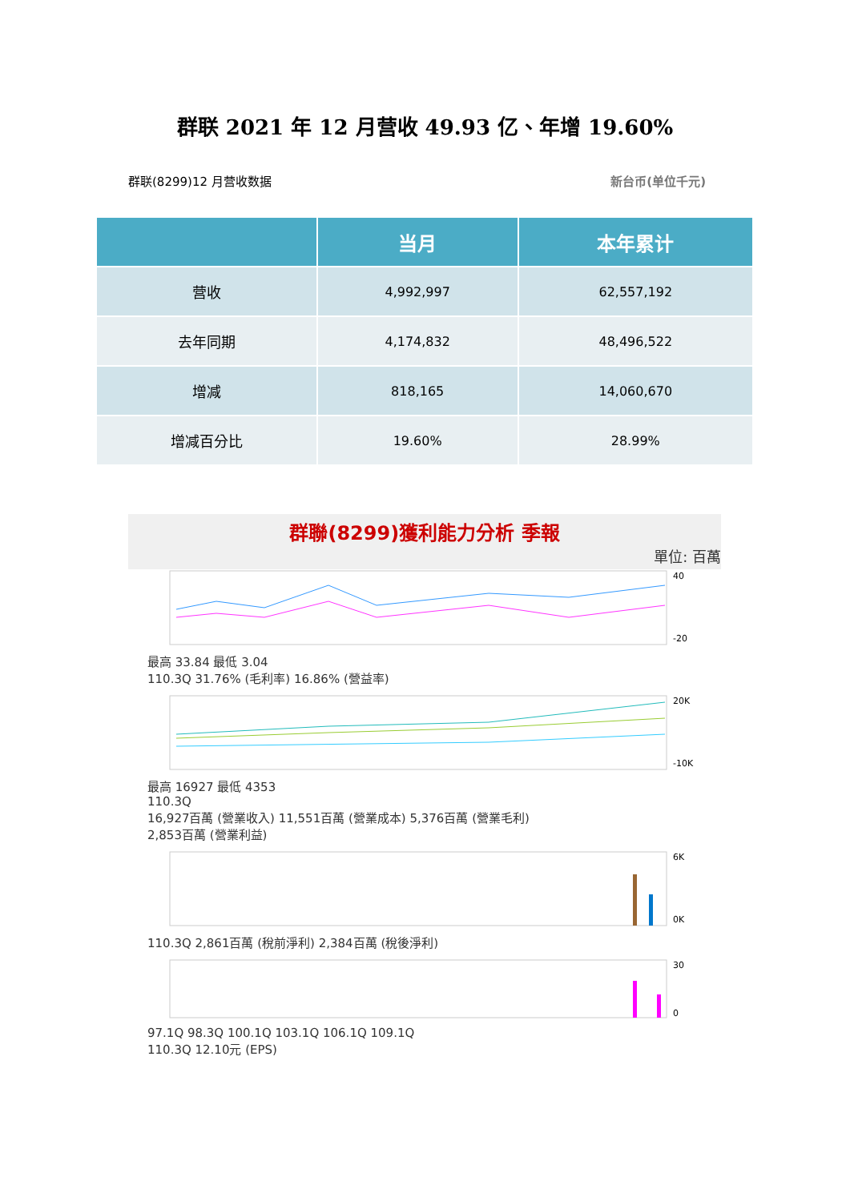群联 2021 年 12 月营收 49.93 亿、年增 19.60%
群联(8299)12 月营收数据 新台币(单位千元)
| | 当月 | 本年累计 |
| --- | --- | --- |
| 营收 | 4,992,997 | 62,557,192 |
| 去年同期 | 4,174,832 | 48,496,522 |
| 增减 | 818,165 | 14,060,670 |
| 增减百分比 | 19.60% | 28.99% |
群聯(8299)獲利能力分析 季報
單位: 百萬
40
-20
最高 33.84 最低 3.04
110.3Q 31.76% (毛利率) 16.86% (營益率)
20K
-10K
最高 16927 最低 4353
110.3Q
16,927百萬 (營業收入) 11,551百萬 (營業成本) 5,376百萬 (營業毛利)
2,853百萬 (營業利益)
6K
0K
110.3Q 2,861百萬 (稅前淨利) 2,384百萬 (稅後淨利)
30
0
97.1Q 98.3Q 100.1Q 103.1Q 106.1Q 109.1Q
110.3Q 12.10元 (EPS)